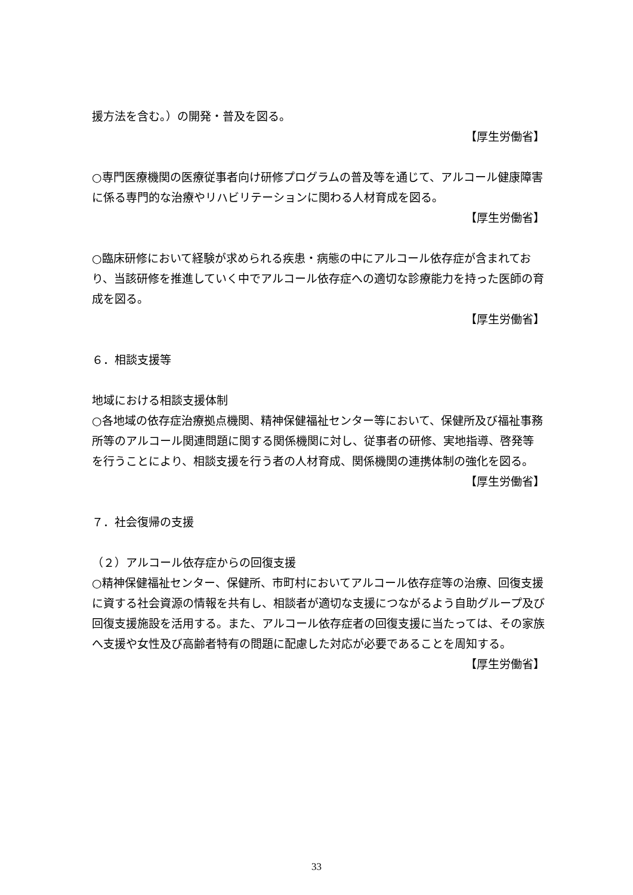援方法を含む。）の開発・普及を図る。
【厚生労働省】
○専門医療機関の医療従事者向け研修プログラムの普及等を通じて、アルコール健康障害に係る専門的な治療やリハビリテーションに関わる人材育成を図る。
【厚生労働省】
○臨床研修において経験が求められる疾患・病態の中にアルコール依存症が含まれており、当該研修を推進していく中でアルコール依存症への適切な診療能力を持った医師の育成を図る。
【厚生労働省】
６．相談支援等
地域における相談支援体制
○各地域の依存症治療拠点機関、精神保健福祉センター等において、保健所及び福祉事務所等のアルコール関連問題に関する関係機関に対し、従事者の研修、実地指導、啓発等を行うことにより、相談支援を行う者の人材育成、関係機関の連携体制の強化を図る。
【厚生労働省】
７．社会復帰の支援
（２）アルコール依存症からの回復支援
○精神保健福祉センター、保健所、市町村においてアルコール依存症等の治療、回復支援に資する社会資源の情報を共有し、相談者が適切な支援につながるよう自助グループ及び回復支援施設を活用する。また、アルコール依存症者の回復支援に当たっては、その家族へ支援や女性及び高齢者特有の問題に配慮した対応が必要であることを周知する。
【厚生労働省】
33